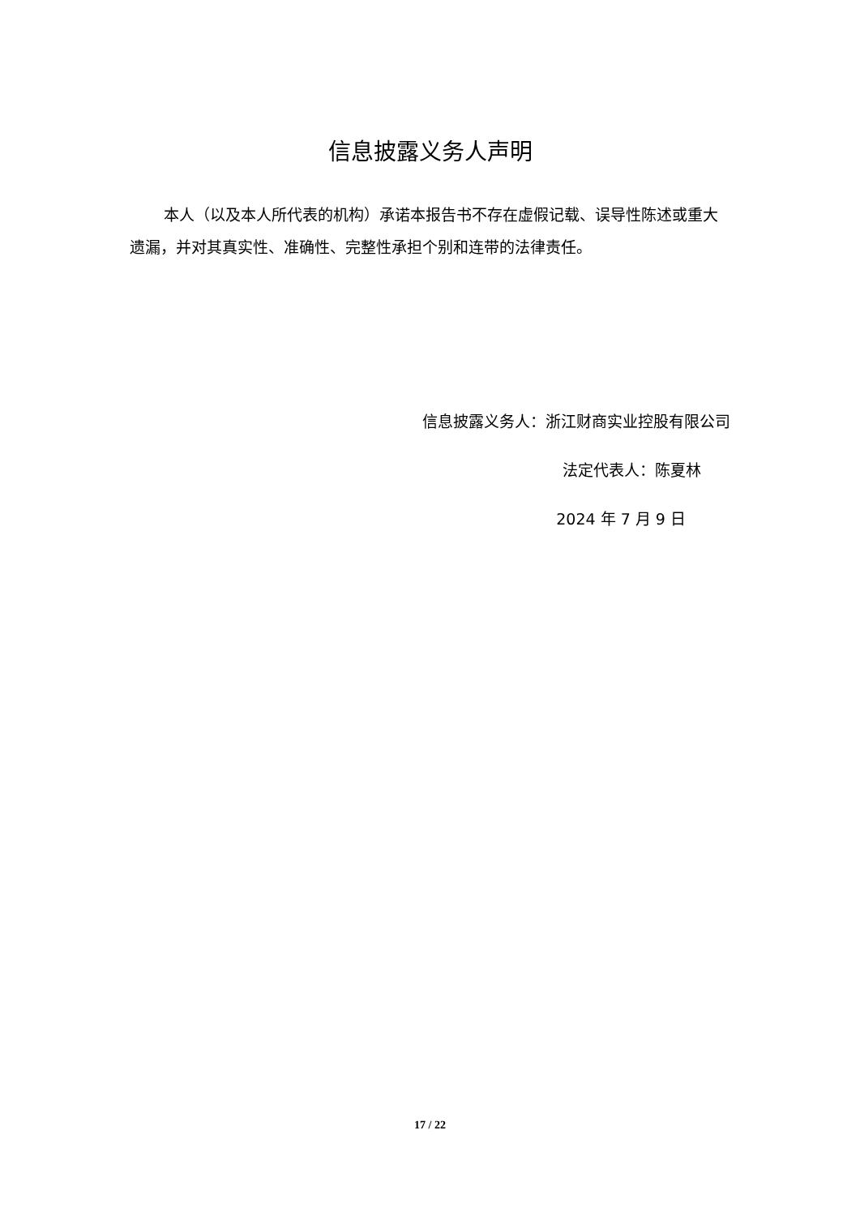信息披露义务人声明
本人（以及本人所代表的机构）承诺本报告书不存在虚假记载、误导性陈述或重大遗漏，并对其真实性、准确性、完整性承担个别和连带的法律责任。
信息披露义务人：浙江财商实业控股有限公司
法定代表人：陈夏林
2024 年 7 月 9 日
17 / 22